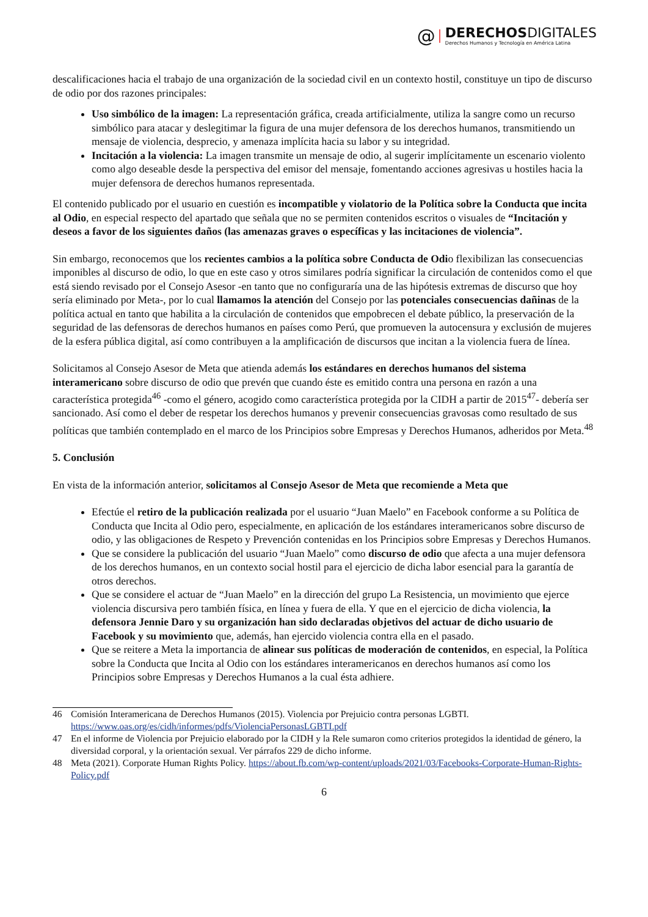@
DERECHOSDIGITALES
Derechos Humanos y Tecnología en América Latina
descalificaciones hacia el trabajo de una organización de la sociedad civil en un contexto hostil, constituye un tipo de discurso de odio por dos razones principales:
Uso simbólico de la imagen: La representación gráfica, creada artificialmente, utiliza la sangre como un recurso simbólico para atacar y deslegitimar la figura de una mujer defensora de los derechos humanos, transmitiendo un mensaje de violencia, desprecio, y amenaza implícita hacia su labor y su integridad.
Incitación a la violencia: La imagen transmite un mensaje de odio, al sugerir implícitamente un escenario violento como algo deseable desde la perspectiva del emisor del mensaje, fomentando acciones agresivas u hostiles hacia la mujer defensora de derechos humanos representada.
El contenido publicado por el usuario en cuestión es incompatible y violatorio de la Política sobre la Conducta que incita al Odio, en especial respecto del apartado que señala que no se permiten contenidos escritos o visuales de “Incitación y deseos a favor de los siguientes daños (las amenazas graves o específicas y las incitaciones de violencia”.
Sin embargo, reconocemos que los recientes cambios a la política sobre Conducta de Odio flexibilizan las consecuencias imponibles al discurso de odio, lo que en este caso y otros similares podría significar la circulación de contenidos como el que está siendo revisado por el Consejo Asesor -en tanto que no configuraría una de las hipótesis extremas de discurso que hoy sería eliminado por Meta-, por lo cual llamamos la atención del Consejo por las potenciales consecuencias dañinas de la política actual en tanto que habilita a la circulación de contenidos que empobrecen el debate público, la preservación de la seguridad de las defensoras de derechos humanos en países como Perú, que promueven la autocensura y exclusión de mujeres de la esfera pública digital, así como contribuyen a la amplificación de discursos que incitan a la violencia fuera de línea.
Solicitamos al Consejo Asesor de Meta que atienda además los estándares en derechos humanos del sistema interamericano sobre discurso de odio que prevén que cuando éste es emitido contra una persona en razón a una característica protegida<sup>46</sup> -como el género, acogido como característica protegida por la CIDH a partir de 2015<sup>47</sup>- debería ser sancionado. Así como el deber de respetar los derechos humanos y prevenir consecuencias gravosas como resultado de sus políticas que también contemplado en el marco de los Principios sobre Empresas y Derechos Humanos, adheridos por Meta.<sup>48</sup>
5. Conclusión
En vista de la información anterior, solicitamos al Consejo Asesor de Meta que recomiende a Meta que
Efectúe el retiro de la publicación realizada por el usuario “Juan Maelo” en Facebook conforme a su Política de Conducta que Incita al Odio pero, especialmente, en aplicación de los estándares interamericanos sobre discurso de odio, y las obligaciones de Respeto y Prevención contenidas en los Principios sobre Empresas y Derechos Humanos.
Que se considere la publicación del usuario “Juan Maelo” como discurso de odio que afecta a una mujer defensora de los derechos humanos, en un contexto social hostil para el ejercicio de dicha labor esencial para la garantía de otros derechos.
Que se considere el actuar de “Juan Maelo” en la dirección del grupo La Resistencia, un movimiento que ejerce violencia discursiva pero también física, en línea y fuera de ella. Y que en el ejercicio de dicha violencia, la defensora Jennie Daro y su organización han sido declaradas objetivos del actuar de dicho usuario de Facebook y su movimiento que, además, han ejercido violencia contra ella en el pasado.
Que se reitere a Meta la importancia de alinear sus políticas de moderación de contenidos, en especial, la Política sobre la Conducta que Incita al Odio con los estándares interamericanos en derechos humanos así como los Principios sobre Empresas y Derechos Humanos a la cual ésta adhiere.
46 Comisión Interamericana de Derechos Humanos (2015). Violencia por Prejuicio contra personas LGBTI. https://www.oas.org/es/cidh/informes/pdfs/ViolenciaPersonasLGBTI.pdf
47 En el informe de Violencia por Prejuicio elaborado por la CIDH y la Rele sumaron como criterios protegidos la identidad de género, la diversidad corporal, y la orientación sexual. Ver párrafos 229 de dicho informe.
48 Meta (2021). Corporate Human Rights Policy. https://about.fb.com/wp-content/uploads/2021/03/Facebooks-Corporate-Human-Rights-Policy.pdf
6